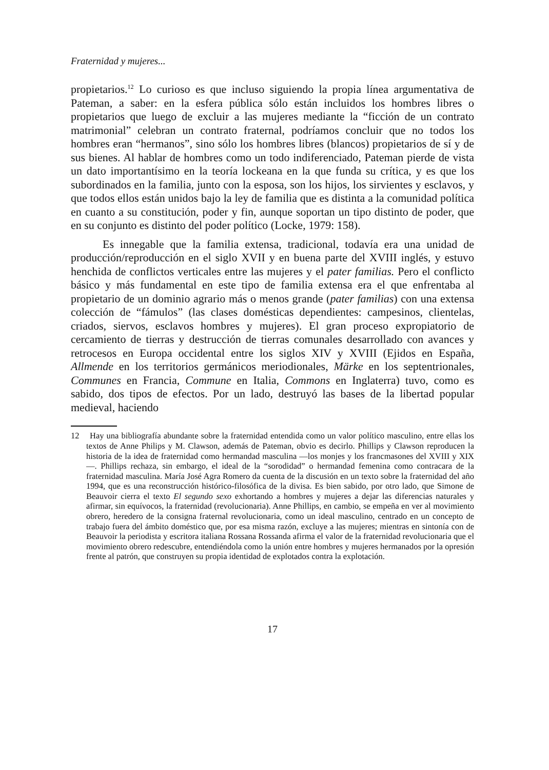Fraternidad y mujeres...
propietarios.<sup>12</sup> Lo curioso es que incluso siguiendo la propia línea argumentativa de Pateman, a saber: en la esfera pública sólo están incluidos los hombres libres o propietarios que luego de excluir a las mujeres mediante la “ficción de un contrato matrimonial” celebran un contrato fraternal, podríamos concluir que no todos los hombres eran “hermanos”, sino sólo los hombres libres (blancos) propietarios de sí y de sus bienes. Al hablar de hombres como un todo indiferenciado, Pateman pierde de vista un dato importantísimo en la teoría lockeana en la que funda su crítica, y es que los subordinados en la familia, junto con la esposa, son los hijos, los sirvientes y esclavos, y que todos ellos están unidos bajo la ley de familia que es distinta a la comunidad política en cuanto a su constitución, poder y fin, aunque soportan un tipo distinto de poder, que en su conjunto es distinto del poder político (Locke, 1979: 158).
Es innegable que la familia extensa, tradicional, todavía era una unidad de producción/reproducción en el siglo XVII y en buena parte del XVIII inglés, y estuvo henchida de conflictos verticales entre las mujeres y el pater familias. Pero el conflicto básico y más fundamental en este tipo de familia extensa era el que enfrentaba al propietario de un dominio agrario más o menos grande (pater familias) con una extensa colección de “fámulos” (las clases domésticas dependientes: campesinos, clientelas, criados, siervos, esclavos hombres y mujeres). El gran proceso expropiatorio de cercamiento de tierras y destrucción de tierras comunales desarrollado con avances y retrocesos en Europa occidental entre los siglos XIV y XVIII (Ejidos en España, Allmende en los territorios germánicos meriodionales, Märke en los septentrionales, Communes en Francia, Commune en Italia, Commons en Inglaterra) tuvo, como es sabido, dos tipos de efectos. Por un lado, destruyó las bases de la libertad popular medieval, haciendo
12 Hay una bibliografía abundante sobre la fraternidad entendida como un valor político masculino, entre ellas los textos de Anne Philips y M. Clawson, además de Pateman, obvio es decirlo. Phillips y Clawson reproducen la historia de la idea de fraternidad como hermandad masculina —los monjes y los francmasones del XVIII y XIX—. Phillips rechaza, sin embargo, el ideal de la “sorodidad” o hermandad femenina como contracara de la fraternidad masculina. María José Agra Romero da cuenta de la discusión en un texto sobre la fraternidad del año 1994, que es una reconstrucción histórico-filosófica de la divisa. Es bien sabido, por otro lado, que Simone de Beauvoir cierra el texto El segundo sexo exhortando a hombres y mujeres a dejar las diferencias naturales y afirmar, sin equívocos, la fraternidad (revolucionaria). Anne Phillips, en cambio, se empeña en ver al movimiento obrero, heredero de la consigna fraternal revolucionaria, como un ideal masculino, centrado en un concepto de trabajo fuera del ámbito doméstico que, por esa misma razón, excluye a las mujeres; mientras en sintonía con de Beauvoir la periodista y escritora italiana Rossana Rossanda afirma el valor de la fraternidad revolucionaria que el movimiento obrero redescubre, entendiéndola como la unión entre hombres y mujeres hermanados por la opresión frente al patrón, que construyen su propia identidad de explotados contra la explotación.
17